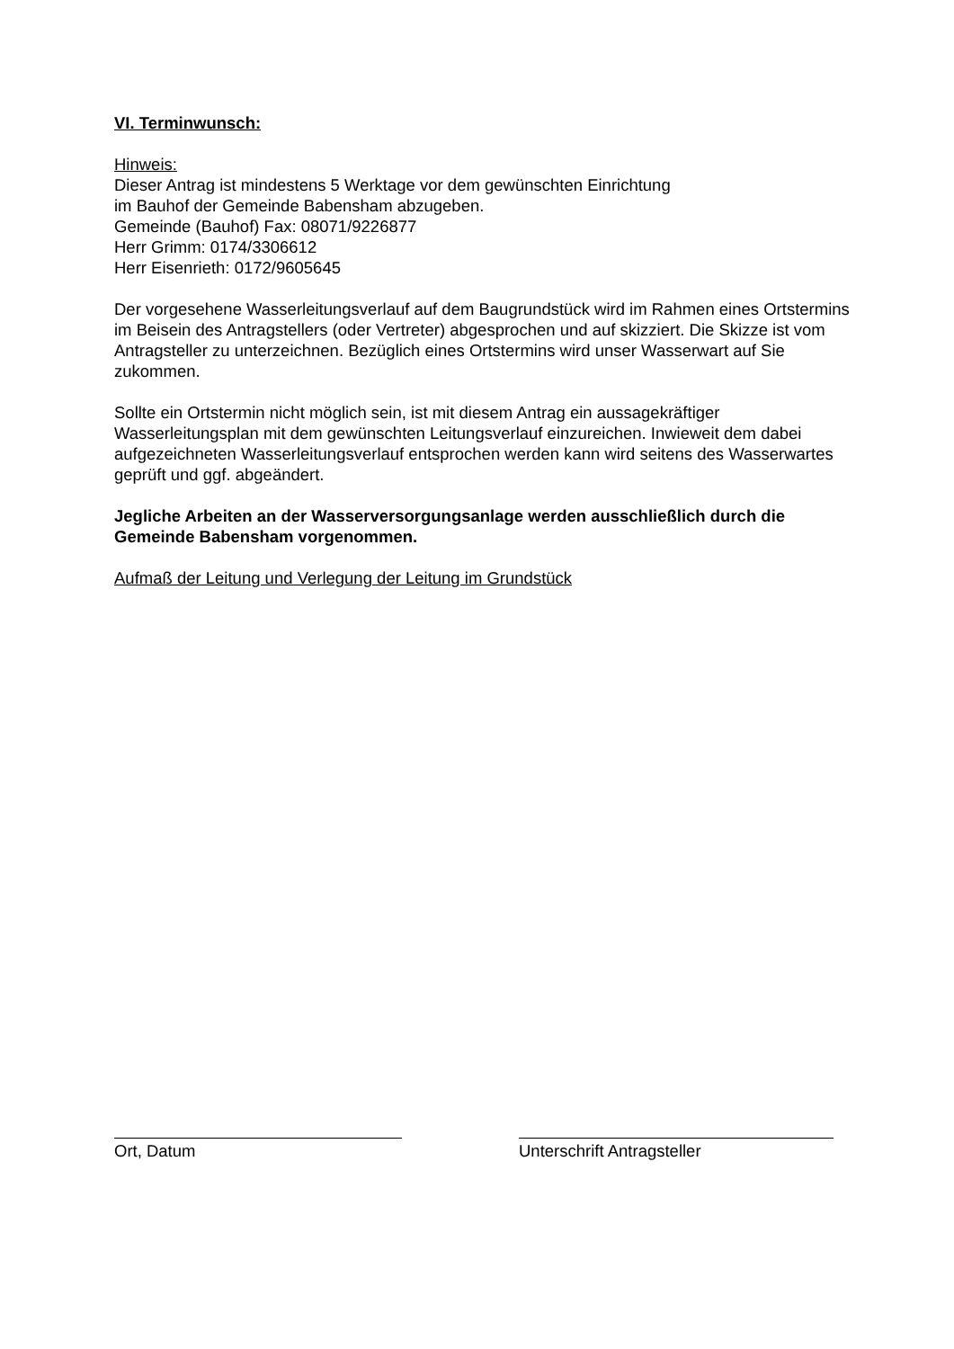VI. Terminwunsch:
Hinweis:
Dieser Antrag ist mindestens 5 Werktage vor dem gewünschten Einrichtung
im Bauhof der Gemeinde Babensham abzugeben.
Gemeinde (Bauhof) Fax: 08071/9226877
Herr Grimm: 0174/3306612
Herr Eisenrieth: 0172/9605645
Der vorgesehene Wasserleitungsverlauf auf dem Baugrundstück wird im Rahmen eines Ortstermins im Beisein des Antragstellers (oder Vertreter) abgesprochen und auf skizziert. Die Skizze ist vom Antragsteller zu unterzeichnen. Bezüglich eines Ortstermins wird unser Wasserwart auf Sie zukommen.
Sollte ein Ortstermin nicht möglich sein, ist mit diesem Antrag ein aussagekräftiger Wasserleitungsplan mit dem gewünschten Leitungsverlauf einzureichen. Inwieweit dem dabei aufgezeichneten Wasserleitungsverlauf entsprochen werden kann wird seitens des Wasserwartes geprüft und ggf. abgeändert.
Jegliche Arbeiten an der Wasserversorgungsanlage werden ausschließlich durch die Gemeinde Babensham vorgenommen.
Aufmaß der Leitung und Verlegung der Leitung im Grundstück
Ort, Datum Unterschrift Antragsteller